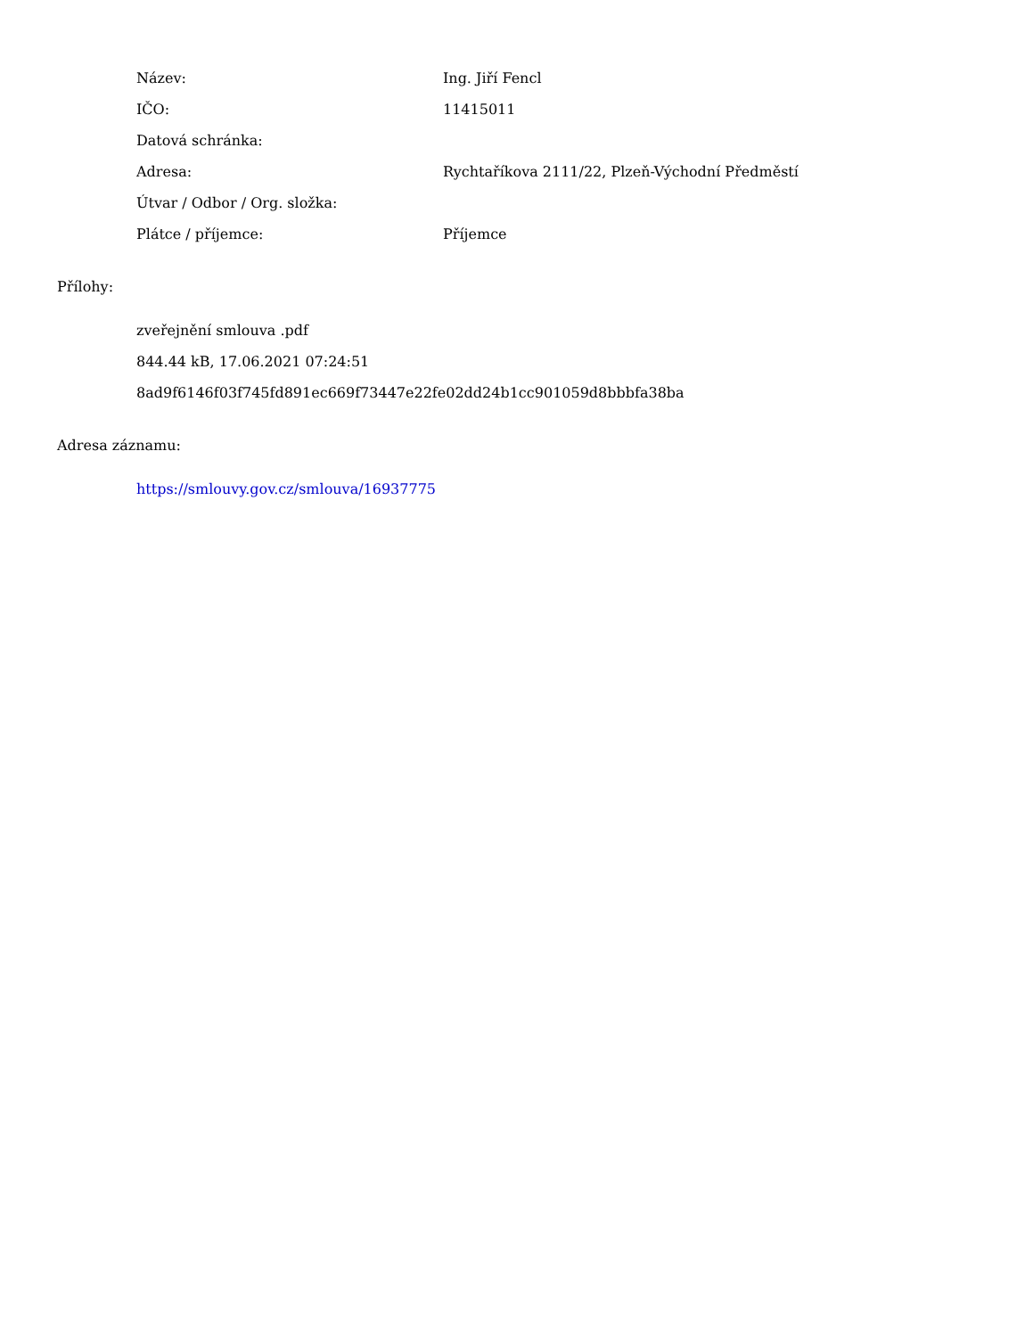| Název: | Ing. Jiří Fencl |
| IČO: | 11415011 |
| Datová schránka: | |
| Adresa: | Rychtaříkova 2111/22, Plzeň-Východní Předměstí |
| Útvar / Odbor / Org. složka: | |
| Plátce / příjemce: | Příjemce |
Přílohy:
zveřejnění smlouva .pdf
844.44 kB, 17.06.2021 07:24:51
8ad9f6146f03f745fd891ec669f73447e22fe02dd24b1cc901059d8bbbfa38ba
Adresa záznamu:
https://smlouvy.gov.cz/smlouva/16937775